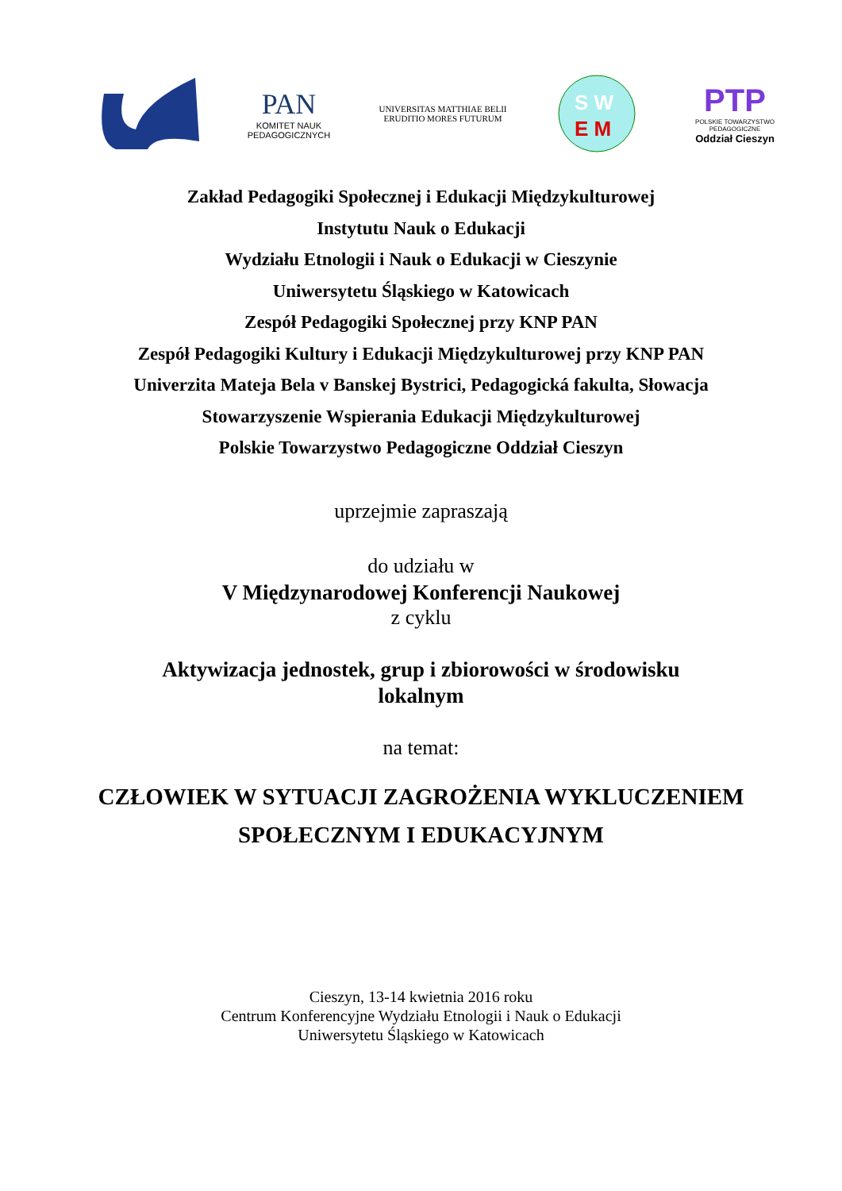PAN
KOMITET NAUK
PEDAGOGICZNYCH
UNIVERSITAS MATTHIAE BELII
ERUDITIO MORES FUTURUM
S W
E M
PTP
POLSKIE TOWARZYSTWO PEDAGOGICZNE
Oddział Cieszyn
Zakład Pedagogiki Społecznej i Edukacji Międzykulturowej
Instytutu Nauk o Edukacji
Wydziału Etnologii i Nauk o Edukacji w Cieszynie
Uniwersytetu Śląskiego w Katowicach
Zespół Pedagogiki Społecznej przy KNP PAN
Zespół Pedagogiki Kultury i Edukacji Międzykulturowej przy KNP PAN
Univerzita Mateja Bela v Banskej Bystrici, Pedagogická fakulta, Słowacja
Stowarzyszenie Wspierania Edukacji Międzykulturowej
Polskie Towarzystwo Pedagogiczne Oddział Cieszyn
uprzejmie zapraszają
do udziału w
V Międzynarodowej Konferencji Naukowej
z cyklu
Aktywizacja jednostek, grup i zbiorowości w środowisku
lokalnym
na temat:
CZŁOWIEK W SYTUACJI ZAGROŻENIA WYKLUCZENIEM
SPOŁECZNYM I EDUKACYJNYM
Cieszyn, 13-14 kwietnia 2016 roku
Centrum Konferencyjne Wydziału Etnologii i Nauk o Edukacji
Uniwersytetu Śląskiego w Katowicach